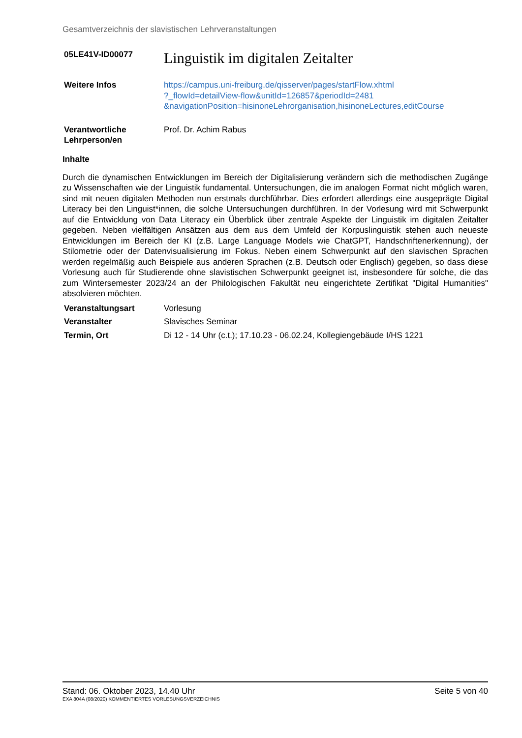Gesamtverzeichnis der slavistischen Lehrveranstaltungen
05LE41V-ID00077
Linguistik im digitalen Zeitalter
Weitere Infos https://campus.uni-freiburg.de/qisserver/pages/startFlow.xhtml
?_flowId=detailView-flow&unitId=126857&periodId=2481
&navigationPosition=hisinoneLehrorganisation,hisinoneLectures,editCourse
Verantwortliche Lehrperson/en
Prof. Dr. Achim Rabus
Inhalte
Durch die dynamischen Entwicklungen im Bereich der Digitalisierung verändern sich die methodischen Zugänge zu Wissenschaften wie der Linguistik fundamental. Untersuchungen, die im analogen Format nicht möglich waren, sind mit neuen digitalen Methoden nun erstmals durchführbar. Dies erfordert allerdings eine ausgeprägte Digital Literacy bei den Linguist*innen, die solche Untersuchungen durchführen. In der Vorlesung wird mit Schwerpunkt auf die Entwicklung von Data Literacy ein Überblick über zentrale Aspekte der Linguistik im digitalen Zeitalter gegeben. Neben vielfältigen Ansätzen aus dem aus dem Umfeld der Korpuslinguistik stehen auch neueste Entwicklungen im Bereich der KI (z.B. Large Language Models wie ChatGPT, Handschriftenerkennung), der Stilometrie oder der Datenvisualisierung im Fokus. Neben einem Schwerpunkt auf den slavischen Sprachen werden regelmäßig auch Beispiele aus anderen Sprachen (z.B. Deutsch oder Englisch) gegeben, so dass diese Vorlesung auch für Studierende ohne slavistischen Schwerpunkt geeignet ist, insbesondere für solche, die das zum Wintersemester 2023/24 an der Philologischen Fakultät neu eingerichtete Zertifikat "Digital Humanities" absolvieren möchten.
Veranstaltungsart Vorlesung
Veranstalter Slavisches Seminar
Termin, Ort Di 12 - 14 Uhr (c.t.); 17.10.23 - 06.02.24, Kollegiengebäude I/HS 1221
Stand: 06. Oktober 2023, 14.40 Uhr Seite 5 von 40
EXA 804A (08/2020) KOMMENTIERTES VORLESUNGSVERZEICHNIS